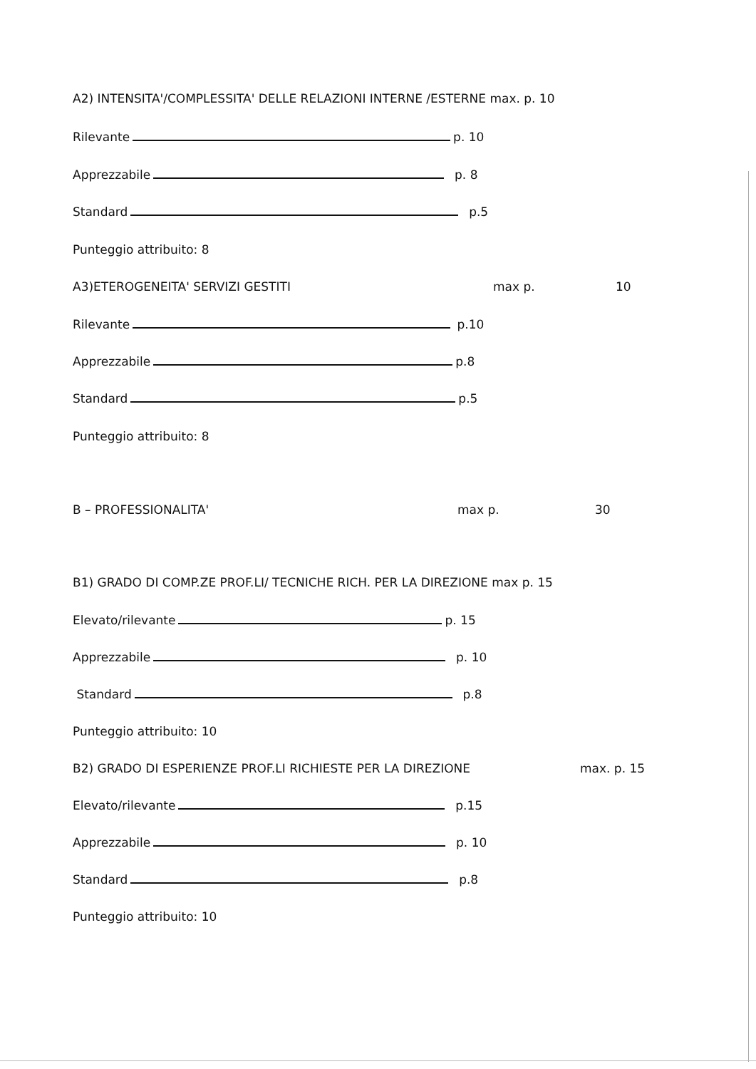A2) INTENSITA'/COMPLESSITA' DELLE RELAZIONI INTERNE /ESTERNE max. p. 10
Rilevante p. 10
Apprezzabile p. 8
Standard p.5
Punteggio attribuito: 8
A3)ETEROGENEITA' SERVIZI GESTITI max p. 10
Rilevante p.10
Apprezzabile p.8
Standard p.5
Punteggio attribuito: 8
B – PROFESSIONALITA' max p. 30
B1) GRADO DI COMP.ZE PROF.LI/ TECNICHE RICH. PER LA DIREZIONE max p. 15
Elevato/rilevante p. 15
Apprezzabile p. 10
Standard p.8
Punteggio attribuito: 10
B2) GRADO DI ESPERIENZE PROF.LI RICHIESTE PER LA DIREZIONE max. p. 15
Elevato/rilevante p.15
Apprezzabile p. 10
Standard p.8
Punteggio attribuito: 10